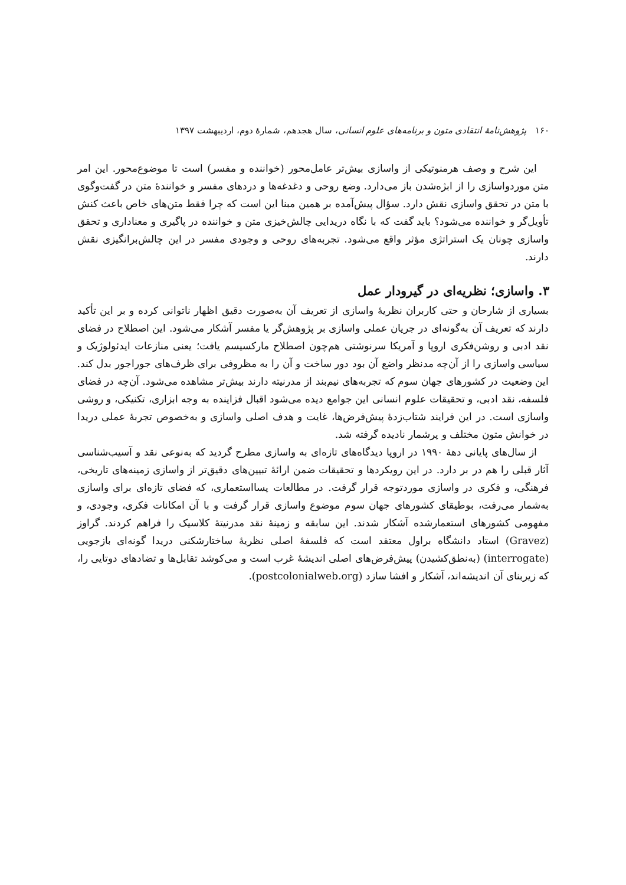۱۶۰ پژوهش‌نامهٔ انتقادی متون و برنامه‌های علوم انسانی، سال هجدهم، شمارهٔ دوم، اردیبهشت ۱۳۹۷
این شرح و وصف هرمنوتیکی از واسازی بیش‌تر عامل‌محور (خواننده و مفسر) است تا موضوع‌محور. این امر متن موردواسازی را از ابژه‌شدن باز می‌دارد. وضع روحی و دغدغه‌ها و دردهای مفسر و خوانندهٔ متن در گفت‌وگوی با متن در تحقق واسازی نقش دارد. سؤال پیش‌آمده بر همین مبنا این است که چرا فقط متن‌های خاص باعث کنش تأویل‌گر و خواننده می‌شود؟ باید گفت که با نگاه دریدایی چالش‌خیزی متن و خواننده در پاگیری و معناداری و تحقق واسازی چونان یک استراتژی مؤثر واقع می‌شود. تجربه‌های روحی و وجودی مفسر در این چالش‌برانگیزی نقش دارند.
۳. واسازی؛ نظریه‌ای در گیرودار عمل
بسیاری از شارحان و حتی کاربران نظریهٔ واسازی از تعریف آن به‌صورت دقیق اظهار ناتوانی کرده و بر این تأکید دارند که تعریف آن به‌گونه‌ای در جریان عملی واسازی بر پژوهش‌گر یا مفسر آشکار می‌شود. این اصطلاح در فضای نقد ادبی و روشن‌فکری اروپا و آمریکا سرنوشتی هم‌چون اصطلاح مارکسیسم یافت؛ یعنی منازعات ایدئولوژیک و سیاسی واسازی را از آن‌چه مدنظر واضع آن بود دور ساخت و آن را به مظروفی برای ظرف‌های جوراجور بدل کند. این وضعیت در کشورهای جهان سوم که تجربه‌های نیم‌بند از مدرنیته دارند بیش‌تر مشاهده می‌شود. آن‌چه در فضای فلسفه، نقد ادبی، و تحقیقات علوم انسانی این جوامع دیده می‌شود اقبال فزاینده به وجه ابزاری، تکنیکی، و روشی واسازی است. در این فرایند شتاب‌زدهٔ پیش‌فرض‌ها، غایت و هدف اصلی واسازی و به‌خصوص تجربهٔ عملی دریدا در خوانش متون مختلف و پرشمار نادیده گرفته شد.
از سال‌های پایانی دههٔ ۱۹۹۰ در اروپا دیدگاه‌های تازه‌ای به واسازی مطرح گردید که به‌نوعی نقد و آسیب‌شناسی آثار قبلی را هم در بر دارد. در این رویکردها و تحقیقات ضمن ارائهٔ تبیین‌های دقیق‌تر از واسازی زمینه‌های تاریخی، فرهنگی، و فکری در واسازی موردتوجه قرار گرفت. در مطالعات پسااستعماری، که فضای تازه‌ای برای واسازی به‌شمار می‌رفت، بوطیقای کشورهای جهان سوم موضوع واسازی قرار گرفت و با آن امکانات فکری، وجودی، و مفهومی کشورهای استعمارشده آشکار شدند. این سابقه و زمینهٔ نقد مدرنیتهٔ کلاسیک را فراهم کردند. گراوز (Gravez) استاد دانشگاه براول معتقد است که فلسفهٔ اصلی نظریهٔ ساختارشکنی دریدا گونه‌ای بازجویی (interrogate) (به‌نطق‌کشیدن) پیش‌فرض‌های اصلی اندیشهٔ غرب است و می‌کوشد تقابل‌ها و تضادهای دوتایی را، که زیربنای آن اندیشه‌اند، آشکار و افشا سازد (postcolonialweb.org).